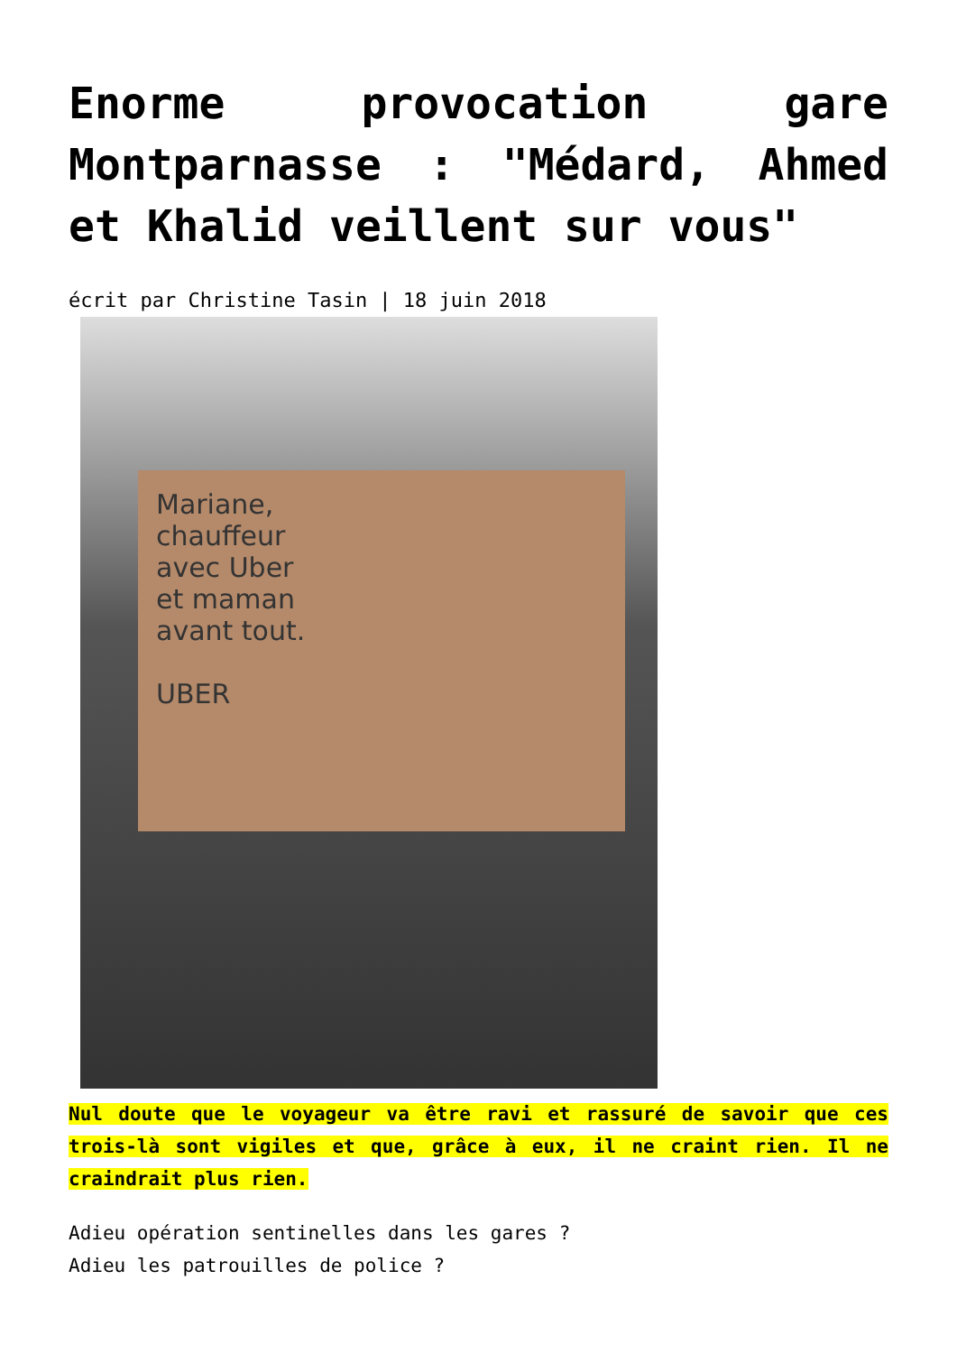Enorme provocation gare Montparnasse : "Médard, Ahmed et Khalid veillent sur vous"
écrit par Christine Tasin | 18 juin 2018
Mariane,
chauffeur
avec Uber
et maman
avant tout.
UBER
Nul doute que le voyageur va être ravi et rassuré de savoir que ces trois-là sont vigiles et que, grâce à eux, il ne craint rien. Il ne craindrait plus rien.
Adieu opération sentinelles dans les gares ?
Adieu les patrouilles de police ?